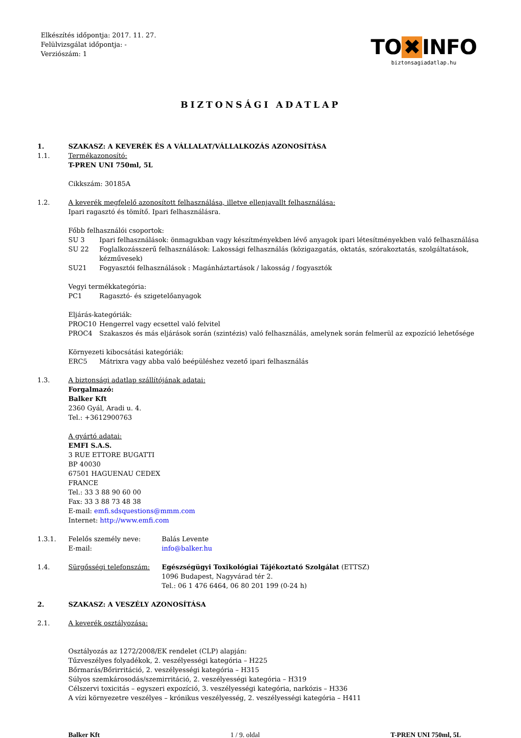Elkészítés időpontja: 2017. 11. 27.
Felülvizsgálat időpontja: -
Verziószám: 1
TO ✖ INFO
biztonsagiadatlap.hu
BIZTONSÁGI ADATLAP
1. SZAKASZ: A KEVERÉK ÉS A VÁLLALAT/VÁLLALKOZÁS AZONOSÍTÁSA
1.1. Termékazonosító:
T-PREN UNI 750ml, 5L
Cikkszám: 30185A
1.2. A keverék megfelelő azonosított felhasználása, illetve ellenjavallt felhasználása:
Ipari ragasztó és tömítő. Ipari felhasználásra.
Főbb felhasználói csoportok:
SU 3 Ipari felhasználások: önmagukban vagy készítményekben lévő anyagok ipari létesítményekben való felhasználása
SU 22 Foglalkozásszerű felhasználások: Lakossági felhasználás (közigazgatás, oktatás, szórakoztatás, szolgáltatások, kézművesek)
SU21 Fogyasztói felhasználások : Magánháztartások / lakosság / fogyasztók
Vegyi termékkategória:
PC1 Ragasztó- és szigetelőanyagok
Eljárás-kategóriák:
PROC10 Hengerrel vagy ecsettel való felvitel
PROC4 Szakaszos és más eljárások során (szintézis) való felhasználás, amelynek során felmerül az expozíció lehetősége
Környezeti kibocsátási kategóriák:
ERC5 Mátrixra vagy abba való beépüléshez vezető ipari felhasználás
1.3. A biztonsági adatlap szállítójának adatai:
Forgalmazó:
Balker Kft
2360 Gyál, Aradi u. 4.
Tel.: +3612900763
A gyártó adatai:
EMFI S.A.S.
3 RUE ETTORE BUGATTI
BP 40030
67501 HAGUENAU CEDEX
FRANCE
Tel.: 33 3 88 90 60 00
Fax: 33 3 88 73 48 38
E-mail: emfi.sdsquestions@mmm.com
Internet: http://www.emfi.com
1.3.1. Felelős személy neve: Balás Levente
E-mail: info@balker.hu
1.4. Sürgősségi telefonszám: Egészségügyi Toxikológiai Tájékoztató Szolgálat (ETTSZ)
1096 Budapest, Nagyvárad tér 2.
Tel.: 06 1 476 6464, 06 80 201 199 (0-24 h)
2. SZAKASZ: A VESZÉLY AZONOSÍTÁSA
2.1. A keverék osztályozása:
Osztályozás az 1272/2008/EK rendelet (CLP) alapján:
Tűzveszélyes folyadékok, 2. veszélyességi kategória – H225
Bőrmarás/Bőrirritáció, 2. veszélyességi kategória – H315
Súlyos szemkárosodás/szemirritáció, 2. veszélyességi kategória – H319
Célszervi toxicitás – egyszeri expozíció, 3. veszélyességi kategória, narkózis – H336
A vízi környezetre veszélyes – krónikus veszélyesség, 2. veszélyességi kategória – H411
Balker Kft 1 / 9. oldal T-PREN UNI 750ml, 5L